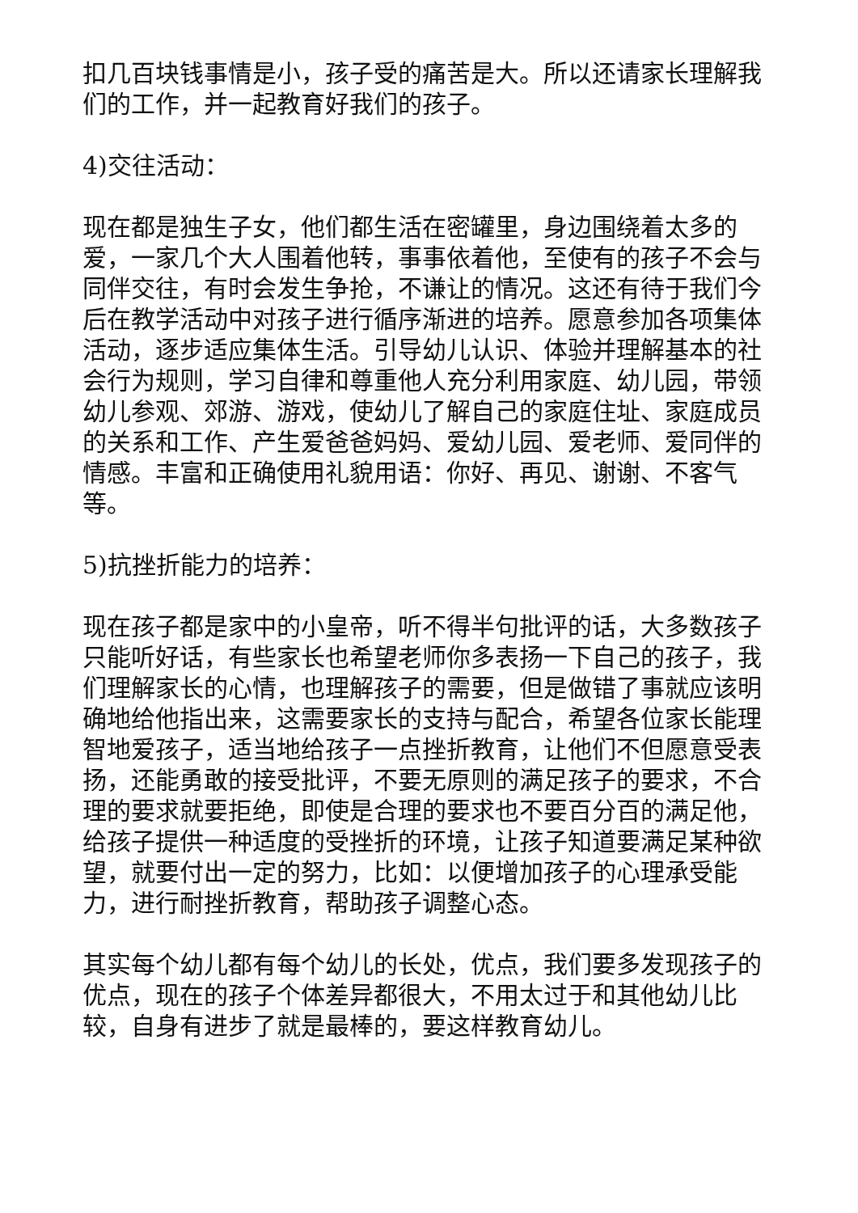扣几百块钱事情是小，孩子受的痛苦是大。所以还请家长理解我们的工作，并一起教育好我们的孩子。
4)交往活动：
现在都是独生子女，他们都生活在密罐里，身边围绕着太多的爱，一家几个大人围着他转，事事依着他，至使有的孩子不会与同伴交往，有时会发生争抢，不谦让的情况。这还有待于我们今后在教学活动中对孩子进行循序渐进的培养。愿意参加各项集体活动，逐步适应集体生活。引导幼儿认识、体验并理解基本的社会行为规则，学习自律和尊重他人充分利用家庭、幼儿园，带领幼儿参观、郊游、游戏，使幼儿了解自己的家庭住址、家庭成员的关系和工作、产生爱爸爸妈妈、爱幼儿园、爱老师、爱同伴的情感。丰富和正确使用礼貌用语：你好、再见、谢谢、不客气等。
5)抗挫折能力的培养：
现在孩子都是家中的小皇帝，听不得半句批评的话，大多数孩子只能听好话，有些家长也希望老师你多表扬一下自己的孩子，我们理解家长的心情，也理解孩子的需要，但是做错了事就应该明确地给他指出来，这需要家长的支持与配合，希望各位家长能理智地爱孩子，适当地给孩子一点挫折教育，让他们不但愿意受表扬，还能勇敢的接受批评，不要无原则的满足孩子的要求，不合理的要求就要拒绝，即使是合理的要求也不要百分百的满足他，给孩子提供一种适度的受挫折的环境，让孩子知道要满足某种欲望，就要付出一定的努力，比如：以便增加孩子的心理承受能力，进行耐挫折教育，帮助孩子调整心态。
其实每个幼儿都有每个幼儿的长处，优点，我们要多发现孩子的优点，现在的孩子个体差异都很大，不用太过于和其他幼儿比较，自身有进步了就是最棒的，要这样教育幼儿。